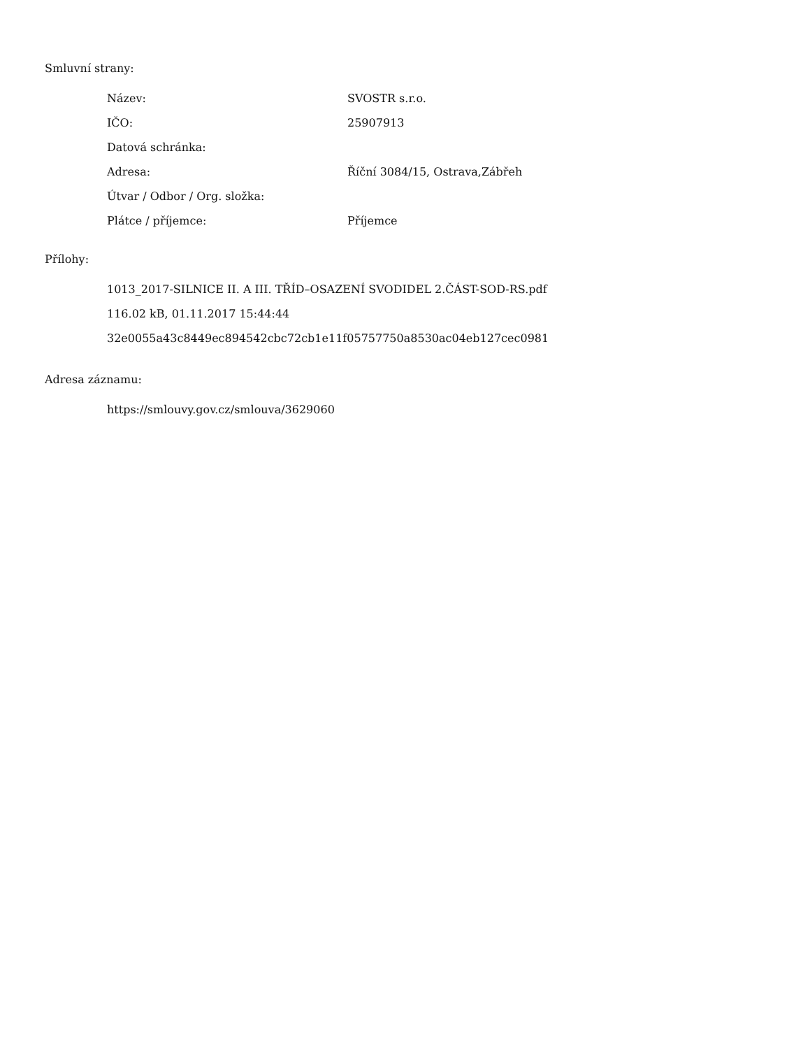Smluvní strany:
| Název: | SVOSTR s.r.o. |
| IČO: | 25907913 |
| Datová schránka: | |
| Adresa: | Říční 3084/15, Ostrava,Zábřeh |
| Útvar / Odbor / Org. složka: | |
| Plátce / příjemce: | Příjemce |
Přílohy:
1013_2017-SILNICE II. A III. TŘÍD–OSAZENÍ SVODIDEL 2.ČÁST-SOD-RS.pdf
116.02 kB, 01.11.2017 15:44:44
32e0055a43c8449ec894542cbc72cb1e11f05757750a8530ac04eb127cec0981
Adresa záznamu:
https://smlouvy.gov.cz/smlouva/3629060